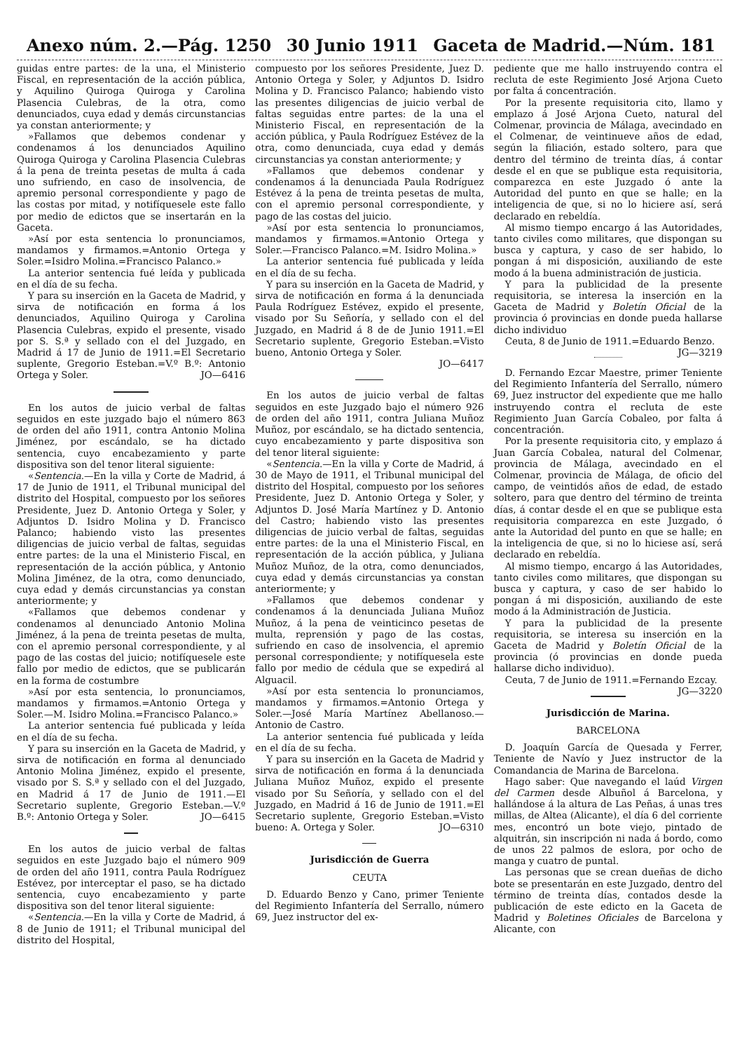Anexo núm. 2.—Pág. 1250 30 Junio 1911 Gaceta de Madrid.—Núm. 181
guidas entre partes: de la una, el Ministerio Fiscal, en representación de la acción pública, y Aquilino Quiroga Quiroga y Carolina Plasencia Culebras, de la otra, como denunciados, cuya edad y demás circunstancias ya constan anteriormente; y
»Fallamos que debemos condenar y condenamos á los denunciados Aquilino Quiroga Quiroga y Carolina Plasencia Culebras á la pena de treinta pesetas de multa á cada uno sufriendo, en caso de insolvencia, de apremio personal correspondiente y pago de las costas por mitad, y notifíquesele este fallo por medio de edictos que se insertarán en la Gaceta.
»Así por esta sentencia lo pronunciamos, mandamos y firmamos.=Antonio Ortega y Soler.=Isidro Molina.=Francisco Palanco.»
La anterior sentencia fué leída y publicada en el día de su fecha.
Y para su inserción en la Gaceta de Madrid, y sirva de notificación en forma á los denunciados, Aquilino Quiroga y Carolina Plasencia Culebras, expido el presente, visado por S. S.ª y sellado con el del Juzgado, en Madrid á 17 de Junio de 1911.=El Secretario suplente, Gregorio Esteban.=V.º B.º: Antonio Ortega y Soler. JO—6416
En los autos de juicio verbal de faltas seguidos en este juzgado bajo el número 863 de orden del año 1911, contra Antonio Molina Jiménez, por escándalo, se ha dictado sentencia, cuyo encabezamiento y parte dispositiva son del tenor literal siguiente:
«Sentencia.—En la villa y Corte de Madrid, á 17 de Junio de 1911, el Tribunal municipal del distrito del Hospital, compuesto por los señores Presidente, Juez D. Antonio Ortega y Soler, y Adjuntos D. Isidro Molina y D. Francisco Palanco; habiendo visto las presentes diligencias de juicio verbal de faltas, seguidas entre partes: de la una el Ministerio Fiscal, en representación de la acción pública, y Antonio Molina Jiménez, de la otra, como denunciado, cuya edad y demás circunstancias ya constan anteriormente; y
«Fallamos que debemos condenar y condenamos al denunciado Antonio Molina Jiménez, á la pena de treinta pesetas de multa, con el apremio personal correspondiente, y al pago de las costas del juicio; notifíquesele este fallo por medio de edictos, que se publicarán en la forma de costumbre
»Así por esta sentencia, lo pronunciamos, mandamos y firmamos.=Antonio Ortega y Soler.—M. Isidro Molina.=Francisco Palanco.»
La anterior sentencia fué publicada y leída en el día de su fecha.
Y para su inserción en la Gaceta de Madrid, y sirva de notificación en forma al denunciado Antonio Molina Jiménez, expido el presente, visado por S. S.ª y sellado con el del Juzgado, en Madrid á 17 de Junio de 1911.—El Secretario suplente, Gregorio Esteban.—V.º B.º: Antonio Ortega y Soler. JO—6415
En los autos de juicio verbal de faltas seguidos en este Juzgado bajo el número 909 de orden del año 1911, contra Paula Rodríguez Estévez, por interceptar el paso, se ha dictado sentencia, cuyo encabezamiento y parte dispositiva son del tenor literal siguiente:
«Sentencia.—En la villa y Corte de Madrid, á 8 de Junio de 1911; el Tribunal municipal del distrito del Hospital,
compuesto por los señores Presidente, Juez D. Antonio Ortega y Soler, y Adjuntos D. Isidro Molina y D. Francisco Palanco; habiendo visto las presentes diligencias de juicio verbal de faltas seguidas entre partes: de la una el Ministerio Fiscal, en representación de la acción pública, y Paula Rodríguez Estévez de la otra, como denunciada, cuya edad y demás circunstancias ya constan anteriormente; y
»Fallamos que debemos condenar y condenamos á la denunciada Paula Rodríguez Estévez á la pena de treinta pesetas de multa, con el apremio personal correspondiente, y pago de las costas del juicio.
»Así por esta sentencia lo pronunciamos, mandamos y firmamos.=Antonio Ortega y Soler.—Francisco Palanco.=M. Isidro Molina.»
La anterior sentencia fué publicada y leída en el día de su fecha.
Y para su inserción en la Gaceta de Madrid, y sirva de notificación en forma á la denunciada Paula Rodríguez Estévez, expido el presente, visado por Su Señoría, y sellado con el del Juzgado, en Madrid á 8 de de Junio 1911.=El Secretario suplente, Gregorio Esteban.=Visto bueno, Antonio Ortega y Soler.
JO—6417
En los autos de juicio verbal de faltas seguidos en este Juzgado bajo el número 926 de orden del año 1911, contra Juliana Muñoz Muñoz, por escándalo, se ha dictado sentencia, cuyo encabezamiento y parte dispositiva son del tenor literal siguiente:
«Sentencia.—En la villa y Corte de Madrid, á 30 de Mayo de 1911, el Tribunal municipal del distrito del Hospital, compuesto por los señores Presidente, Juez D. Antonio Ortega y Soler, y Adjuntos D. José María Martínez y D. Antonio del Castro; habiendo visto las presentes diligencias de juicio verbal de faltas, seguidas entre partes: de la una el Ministerio Fiscal, en representación de la acción pública, y Juliana Muñoz Muñoz, de la otra, como denunciados, cuya edad y demás circunstancias ya constan anteriormente; y
»Fallamos que debemos condenar y condenamos á la denunciada Juliana Muñoz Muñoz, á la pena de veinticinco pesetas de multa, reprensión y pago de las costas, sufriendo en caso de insolvencia, el apremio personal correspondiente; y notifíquesela este fallo por medio de cédula que se expedirá al Alguacil.
»Así por esta sentencia lo pronunciamos, mandamos y firmamos.=Antonio Ortega y Soler.—José María Martínez Abellanoso.—Antonio de Castro.
La anterior sentencia fué publicada y leída en el día de su fecha.
Y para su inserción en la Gaceta de Madrid y sirva de notificación en forma á la denunciada Juliana Muñoz Muñoz, expido el presente visado por Su Señoría, y sellado con el del Juzgado, en Madrid á 16 de Junio de 1911.=El Secretario suplente, Gregorio Esteban.=Visto bueno: A. Ortega y Soler. JO—6310
Jurisdicción de Guerra
CEUTA
D. Eduardo Benzo y Cano, primer Teniente del Regimiento Infantería del Serrallo, número 69, Juez instructor del ex-
pediente que me hallo instruyendo contra el recluta de este Regimiento José Arjona Cueto por falta á concentración.
Por la presente requisitoria cito, llamo y emplazo á José Arjona Cueto, natural del Colmenar, provincia de Málaga, avecindado en el Colmenar, de veintinueve años de edad, según la filiación, estado soltero, para que dentro del término de treinta días, á contar desde el en que se publique esta requisitoria, comparezca en este Juzgado ó ante la Autoridad del punto en que se halle; en la inteligencia de que, si no lo hiciere así, será declarado en rebeldía.
Al mismo tiempo encargo á las Autoridades, tanto civiles como militares, que dispongan su busca y captura, y caso de ser habido, lo pongan á mi disposición, auxiliando de este modo á la buena administración de justicia.
Y para la publicidad de la presente requisitoria, se interesa la inserción en la Gaceta de Madrid y Boletín Oficial de la provincia ó provincias en donde pueda hallarse dicho individuo
Ceuta, 8 de Junio de 1911.=Eduardo Benzo. JG—3219
D. Fernando Ezcar Maestre, primer Teniente del Regimiento Infantería del Serrallo, número 69, Juez instructor del expediente que me hallo instruyendo contra el recluta de este Regimiento Juan García Cobaleo, por falta á concentración.
Por la presente requisitoria cito, y emplazo á Juan García Cobalea, natural del Colmenar, provincia de Málaga, avecindado en el Colmenar, provincia de Málaga, de oficio del campo, de veintidós años de edad, de estado soltero, para que dentro del término de treinta días, á contar desde el en que se publique esta requisitoria comparezca en este Juzgado, ó ante la Autoridad del punto en que se halle; en la inteligencia de que, si no lo hiciese así, será declarado en rebeldía.
Al mismo tiempo, encargo á las Autoridades, tanto civiles como militares, que dispongan su busca y captura, y caso de ser habido lo pongan á mi disposición, auxiliando de este modo á la Administración de Justicia.
Y para la publicidad de la presente requisitoria, se interesa su inserción en la Gaceta de Madrid y Boletín Oficial de la provincia (ó provincias en donde pueda hallarse dicho individuo).
Ceuta, 7 de Junio de 1911.=Fernando Ezcay. JG—3220
Jurisdicción de Marina.
BARCELONA
D. Joaquín García de Quesada y Ferrer, Teniente de Navío y Juez instructor de la Comandancia de Marina de Barcelona.
Hago saber: Que navegando el laúd Virgen del Carmen desde Albuñol á Barcelona, y hallándose á la altura de Las Peñas, á unas tres millas, de Altea (Alicante), el día 6 del corriente mes, encontró un bote viejo, pintado de alquitrán, sin inscripción ni nada á bordo, como de unos 22 palmos de eslora, por ocho de manga y cuatro de puntal.
Las personas que se crean dueñas de dicho bote se presentarán en este Juzgado, dentro del término de treinta días, contados desde la publicación de este edicto en la Gaceta de Madrid y Boletines Oficiales de Barcelona y Alicante, con